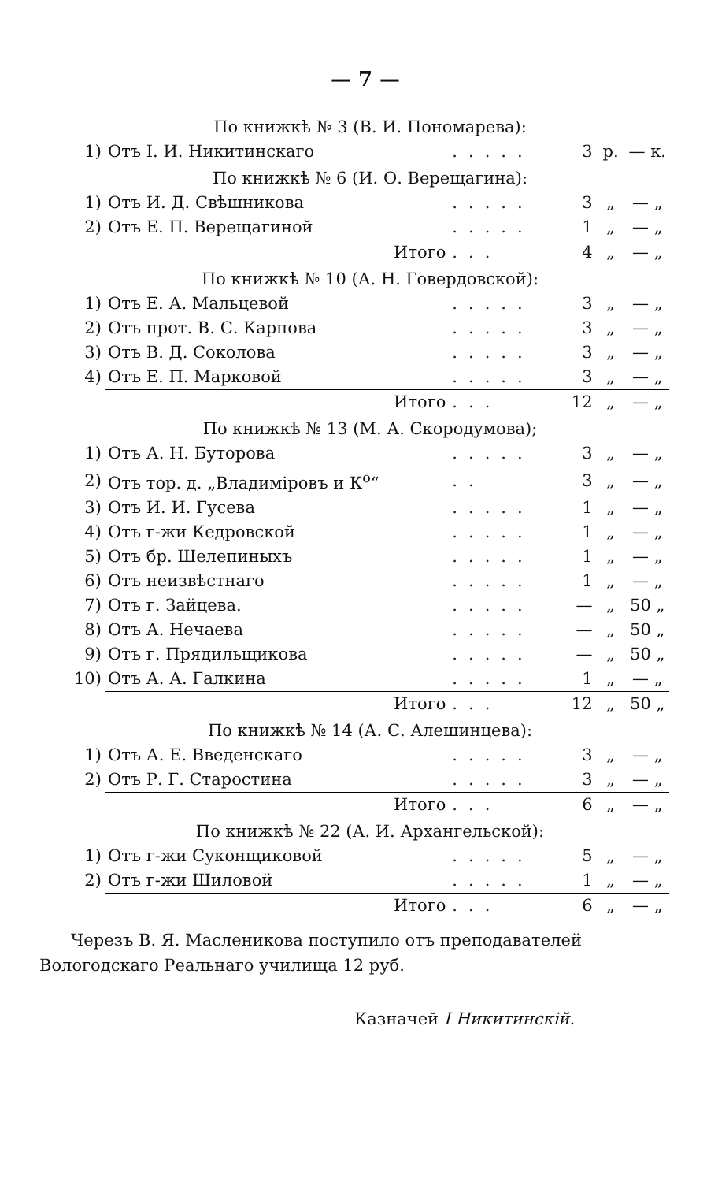— 7 —
| По книжкѣ № 3 (В. И. Пономарева): | | | | | |
| 1) | Отъ І. И. Никитинскаго | ..... | 3 | р. | — к. |
| По книжкѣ № 6 (И. О. Верещагина): | | | | | |
| 1) | Отъ И. Д. Свѣшникова | ..... | 3 | „ | — „ |
| 2) | Отъ Е. П. Верещагиной | ..... | 1 | „ | — „ |
| | Итого | ... | 4 | „ | — „ |
| По книжкѣ № 10 (А. Н. Говердовской): | | | | | |
| 1) | Отъ Е. А. Мальцевой | ..... | 3 | „ | — „ |
| 2) | Отъ прот. В. С. Карпова | ..... | 3 | „ | — „ |
| 3) | Отъ В. Д. Соколова | ..... | 3 | „ | — „ |
| 4) | Отъ Е. П. Марковой | ..... | 3 | „ | — „ |
| | Итого | ... | 12 | „ | — „ |
| По книжкѣ № 13 (М. А. Скородумова); | | | | | |
| 1) | Отъ А. Н. Буторова | ..... | 3 | „ | — „ |
| 2) | Отъ тор. д. „Владиміровъ и К<sup>о</sup>“ | .. | 3 | „ | — „ |
| 3) | Отъ И. И. Гусева | ..... | 1 | „ | — „ |
| 4) | Отъ г-жи Кедровской | ..... | 1 | „ | — „ |
| 5) | Отъ бр. Шелепиныхъ | ..... | 1 | „ | — „ |
| 6) | Отъ неизвѣстнаго | ..... | 1 | „ | — „ |
| 7) | Отъ г. Зайцева. | ..... | — | „ | 50 „ |
| 8) | Отъ А. Нечаева | ..... | — | „ | 50 „ |
| 9) | Отъ г. Прядильщикова | ..... | — | „ | 50 „ |
| 10) | Отъ А. А. Галкина | ..... | 1 | „ | — „ |
| | Итого | ... | 12 | „ | 50 „ |
| По книжкѣ № 14 (А. С. Алешинцева): | | | | | |
| 1) | Отъ А. Е. Введенскаго | ..... | 3 | „ | — „ |
| 2) | Отъ Р. Г. Старостина | ..... | 3 | „ | — „ |
| | Итого | ... | 6 | „ | — „ |
| По книжкѣ № 22 (А. И. Архангельской): | | | | | |
| 1) | Отъ г-жи Суконщиковой | ..... | 5 | „ | — „ |
| 2) | Отъ г-жи Шиловой | ..... | 1 | „ | — „ |
| | Итого | ... | 6 | „ | — „ |
Черезъ В. Я. Масленикова поступило отъ преподавателей Вологодскаго Реальнаго училища 12 руб.
Казначей I Никитинскій.